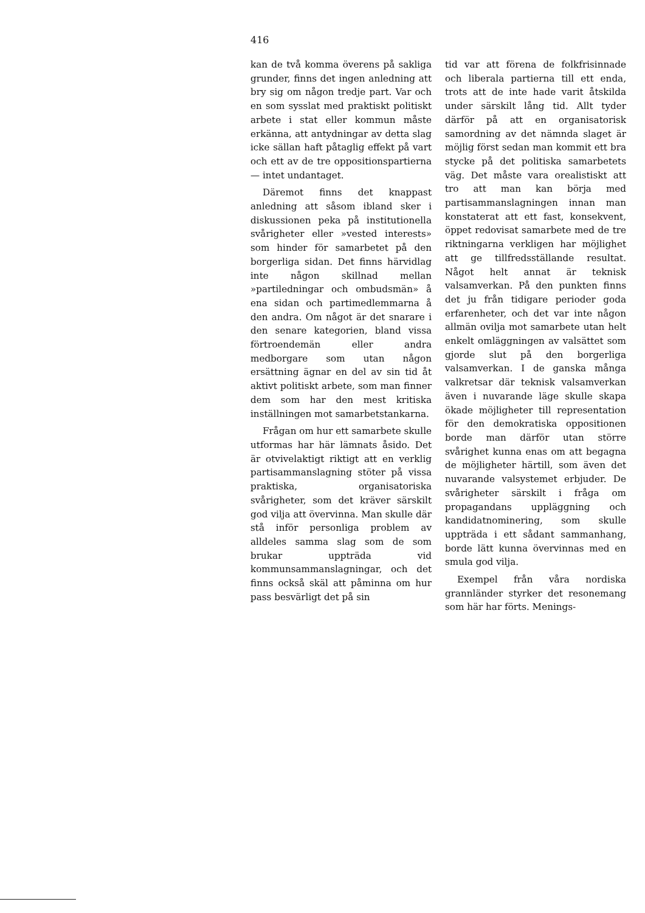416
kan de två komma överens på sakliga grunder, finns det ingen anledning att bry sig om någon tredje part. Var och en som sysslat med praktiskt politiskt arbete i stat eller kommun måste erkänna, att antydningar av detta slag icke sällan haft påtaglig effekt på vart och ett av de tre oppositionspartierna — intet undantaget.
Däremot finns det knappast anledning att såsom ibland sker i diskussionen peka på institutionella svårigheter eller »vested interests» som hinder för samarbetet på den borgerliga sidan. Det finns härvidlag inte någon skillnad mellan »partiledningar och ombudsmän» å ena sidan och partimedlemmarna å den andra. Om något är det snarare i den senare kategorien, bland vissa förtroendemän eller andra medborgare som utan någon ersättning ägnar en del av sin tid åt aktivt politiskt arbete, som man finner dem som har den mest kritiska inställningen mot samarbetstankarna.
Frågan om hur ett samarbete skulle utformas har här lämnats åsido. Det är otvivelaktigt riktigt att en verklig partisammanslagning stöter på vissa praktiska, organisatoriska svårigheter, som det kräver särskilt god vilja att övervinna. Man skulle där stå inför personliga problem av alldeles samma slag som de som brukar uppträda vid kommunsammanslagningar, och det finns också skäl att påminna om hur pass besvärligt det på sin
tid var att förena de folkfrisinnade och liberala partierna till ett enda, trots att de inte hade varit åtskilda under särskilt lång tid. Allt tyder därför på att en organisatorisk samordning av det nämnda slaget är möjlig först sedan man kommit ett bra stycke på det politiska samarbetets väg. Det måste vara orealistiskt att tro att man kan börja med partisammanslagningen innan man konstaterat att ett fast, konsekvent, öppet redovisat samarbete med de tre riktningarna verkligen har möjlighet att ge tillfredsställande resultat. Något helt annat är teknisk valsamverkan. På den punkten finns det ju från tidigare perioder goda erfarenheter, och det var inte någon allmän ovilja mot samarbete utan helt enkelt omläggningen av valsättet som gjorde slut på den borgerliga valsamverkan. I de ganska många valkretsar där teknisk valsamverkan även i nuvarande läge skulle skapa ökade möjligheter till representation för den demokratiska oppositionen borde man därför utan större svårighet kunna enas om att begagna de möjligheter härtill, som även det nuvarande valsystemet erbjuder. De svårigheter särskilt i fråga om propagandans uppläggning och kandidatnominering, som skulle uppträda i ett sådant sammanhang, borde lätt kunna övervinnas med en smula god vilja.
Exempel från våra nordiska grannländer styrker det resonemang som här har förts. Menings-